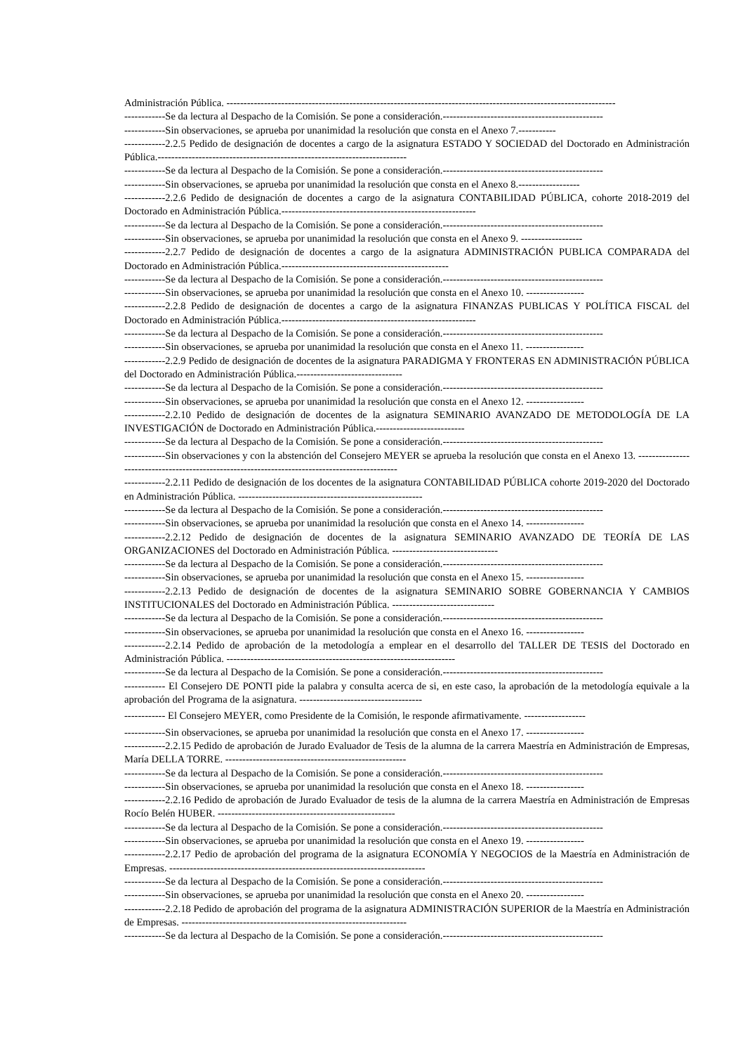Administración Pública. ------------------------------------------------------------------------------------------------------------------
------------Se da lectura al Despacho de la Comisión. Se pone a consideración.-----------------------------------------------
------------Sin observaciones, se aprueba por unanimidad la resolución que consta en el Anexo 7.-----------
------------2.2.5 Pedido de designación de docentes a cargo de la asignatura ESTADO Y SOCIEDAD del Doctorado en Administración Pública.-------------------------------------------------------------------------
------------Se da lectura al Despacho de la Comisión. Se pone a consideración.-----------------------------------------------
------------Sin observaciones, se aprueba por unanimidad la resolución que consta en el Anexo 8.------------------
------------2.2.6 Pedido de designación de docentes a cargo de la asignatura CONTABILIDAD PÚBLICA, cohorte 2018-2019 del Doctorado en Administración Pública.---------------------------------------------------------
------------Se da lectura al Despacho de la Comisión. Se pone a consideración.-----------------------------------------------
------------Sin observaciones, se aprueba por unanimidad la resolución que consta en el Anexo 9. ------------------
------------2.2.7 Pedido de designación de docentes a cargo de la asignatura ADMINISTRACIÓN PUBLICA COMPARADA del Doctorado en Administración Pública.-------------------------------------------------
------------Se da lectura al Despacho de la Comisión. Se pone a consideración.-----------------------------------------------
------------Sin observaciones, se aprueba por unanimidad la resolución que consta en el Anexo 10. -----------------
------------2.2.8 Pedido de designación de docentes a cargo de la asignatura FINANZAS PUBLICAS Y POLÍTICA FISCAL del Doctorado en Administración Pública.---------------------------------------------------------
------------Se da lectura al Despacho de la Comisión. Se pone a consideración.-----------------------------------------------
------------Sin observaciones, se aprueba por unanimidad la resolución que consta en el Anexo 11. -----------------
------------2.2.9 Pedido de designación de docentes de la asignatura PARADIGMA Y FRONTERAS EN ADMINISTRACIÓN PÚBLICA del Doctorado en Administración Pública.-------------------------------
------------Se da lectura al Despacho de la Comisión. Se pone a consideración.-----------------------------------------------
------------Sin observaciones, se aprueba por unanimidad la resolución que consta en el Anexo 12. -----------------
------------2.2.10 Pedido de designación de docentes de la asignatura SEMINARIO AVANZADO DE METODOLOGÍA DE LA INVESTIGACIÓN de Doctorado en Administración Pública.--------------------------
------------Se da lectura al Despacho de la Comisión. Se pone a consideración.-----------------------------------------------
------------Sin observaciones y con la abstención del Consejero MEYER se aprueba la resolución que consta en el Anexo 13. -----------------------------------------------------------------------------------------------
------------2.2.11 Pedido de designación de los docentes de la asignatura CONTABILIDAD PÚBLICA cohorte 2019-2020 del Doctorado en Administración Pública. ------------------------------------------------------
------------Se da lectura al Despacho de la Comisión. Se pone a consideración.-----------------------------------------------
------------Sin observaciones, se aprueba por unanimidad la resolución que consta en el Anexo 14. -----------------
------------2.2.12 Pedido de designación de docentes de la asignatura SEMINARIO AVANZADO DE TEORÍA DE LAS ORGANIZACIONES del Doctorado en Administración Pública. -------------------------------
------------Se da lectura al Despacho de la Comisión. Se pone a consideración.-----------------------------------------------
------------Sin observaciones, se aprueba por unanimidad la resolución que consta en el Anexo 15. -----------------
------------2.2.13 Pedido de designación de docentes de la asignatura SEMINARIO SOBRE GOBERNANCIA Y CAMBIOS INSTITUCIONALES del Doctorado en Administración Pública. ------------------------------
------------Se da lectura al Despacho de la Comisión. Se pone a consideración.-----------------------------------------------
------------Sin observaciones, se aprueba por unanimidad la resolución que consta en el Anexo 16. -----------------
------------2.2.14 Pedido de aprobación de la metodología a emplear en el desarrollo del TALLER DE TESIS del Doctorado en Administración Pública. -------------------------------------------------------------------
------------Se da lectura al Despacho de la Comisión. Se pone a consideración.-----------------------------------------------
------------ El Consejero DE PONTI pide la palabra y consulta acerca de si, en este caso, la aprobación de la metodología equivale a la aprobación del Programa de la asignatura. ------------------------------------
------------ El Consejero MEYER, como Presidente de la Comisión, le responde afirmativamente. ------------------
------------Sin observaciones, se aprueba por unanimidad la resolución que consta en el Anexo 17. -----------------
------------2.2.15 Pedido de aprobación de Jurado Evaluador de Tesis de la alumna de la carrera Maestría en Administración de Empresas, María DELLA TORRE. -----------------------------------------------------
------------Se da lectura al Despacho de la Comisión. Se pone a consideración.-----------------------------------------------
------------Sin observaciones, se aprueba por unanimidad la resolución que consta en el Anexo 18. -----------------
------------2.2.16 Pedido de aprobación de Jurado Evaluador de tesis de la alumna de la carrera Maestría en Administración de Empresas Rocío Belén HUBER. ----------------------------------------------------
------------Se da lectura al Despacho de la Comisión. Se pone a consideración.-----------------------------------------------
------------Sin observaciones, se aprueba por unanimidad la resolución que consta en el Anexo 19. -----------------
------------2.2.17 Pedio de aprobación del programa de la asignatura ECONOMÍA Y NEGOCIOS de la Maestría en Administración de Empresas. ---------------------------------------------------------------------------
------------Se da lectura al Despacho de la Comisión. Se pone a consideración.-----------------------------------------------
------------Sin observaciones, se aprueba por unanimidad la resolución que consta en el Anexo 20. -----------------
------------2.2.18 Pedido de aprobación del programa de la asignatura ADMINISTRACIÓN SUPERIOR de la Maestría en Administración de Empresas. ------------------------------------------------------------------
------------Se da lectura al Despacho de la Comisión. Se pone a consideración.-----------------------------------------------